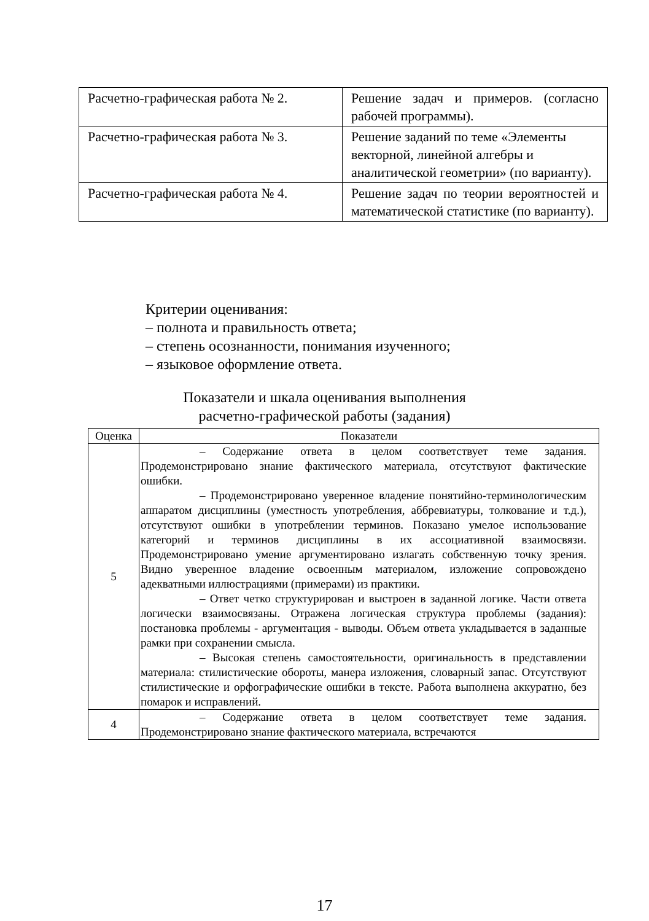| Расчетно-графическая работа № 2. | Решение задач и примеров. (согласно рабочей программы). |
| Расчетно-графическая работа № 3. | Решение заданий по теме «Элементы векторной, линейной алгебры и аналитической геометрии» (по варианту). |
| Расчетно-графическая работа № 4. | Решение задач по теории вероятностей и математической статистике (по варианту). |
Критерии оценивания:
– полнота и правильность ответа;
– степень осознанности, понимания изученного;
– языковое оформление ответа.
Показатели и шкала оценивания выполнения
расчетно-графической работы (задания)
| Оценка | Показатели |
| --- | --- |
| 5 | – Содержание ответа в целом соответствует теме задания. Продемонстрировано знание фактического материала, отсутствуют фактические ошибки. – Продемонстрировано уверенное владение понятийно-терминологическим аппаратом дисциплины (уместность употребления, аббревиатуры, толкование и т.д.), отсутствуют ошибки в употреблении терминов. Показано умелое использование категорий и терминов дисциплины в их ассоциативной взаимосвязи. Продемонстрировано умение аргументировано излагать собственную точку зрения. Видно уверенное владение освоенным материалом, изложение сопровождено адекватными иллюстрациями (примерами) из практики. – Ответ четко структурирован и выстроен в заданной логике. Части ответа логически взаимосвязаны. Отражена логическая структура проблемы (задания): постановка проблемы - аргументация - выводы. Объем ответа укладывается в заданные рамки при сохранении смысла. – Высокая степень самостоятельности, оригинальность в представлении материала: стилистические обороты, манера изложения, словарный запас. Отсутствуют стилистические и орфографические ошибки в тексте. Работа выполнена аккуратно, без помарок и исправлений. |
| 4 | – Содержание ответа в целом соответствует теме задания. Продемонстрировано знание фактического материала, встречаются |
17